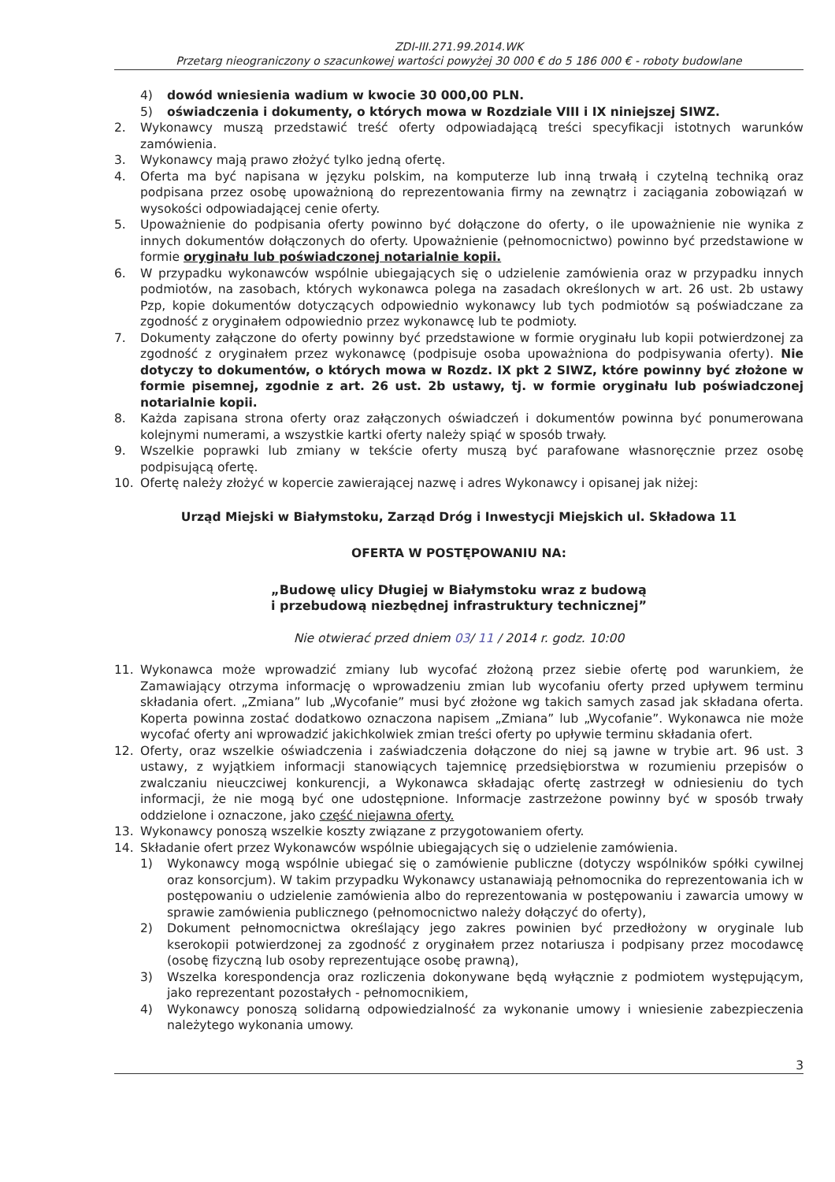ZDI-III.271.99.2014.WK
Przetarg nieograniczony o szacunkowej wartości powyżej 30 000 € do 5 186 000 € - roboty budowlane
4) dowód wniesienia wadium w kwocie 30 000,00 PLN.
5) oświadczenia i dokumenty, o których mowa w Rozdziale VIII i IX niniejszej SIWZ.
2. Wykonawcy muszą przedstawić treść oferty odpowiadającą treści specyfikacji istotnych warunków zamówienia.
3. Wykonawcy mają prawo złożyć tylko jedną ofertę.
4. Oferta ma być napisana w języku polskim, na komputerze lub inną trwałą i czytelną techniką oraz podpisana przez osobę upoważnioną do reprezentowania firmy na zewnątrz i zaciągania zobowiązań w wysokości odpowiadającej cenie oferty.
5. Upoważnienie do podpisania oferty powinno być dołączone do oferty, o ile upoważnienie nie wynika z innych dokumentów dołączonych do oferty. Upoważnienie (pełnomocnictwo) powinno być przedstawione w formie oryginału lub poświadczonej notarialnie kopii.
6. W przypadku wykonawców wspólnie ubiegających się o udzielenie zamówienia oraz w przypadku innych podmiotów, na zasobach, których wykonawca polega na zasadach określonych w art. 26 ust. 2b ustawy Pzp, kopie dokumentów dotyczących odpowiednio wykonawcy lub tych podmiotów są poświadczane za zgodność z oryginałem odpowiednio przez wykonawcę lub te podmioty.
7. Dokumenty załączone do oferty powinny być przedstawione w formie oryginału lub kopii potwierdzonej za zgodność z oryginałem przez wykonawcę (podpisuje osoba upoważniona do podpisywania oferty). Nie dotyczy to dokumentów, o których mowa w Rozdz. IX pkt 2 SIWZ, które powinny być złożone w formie pisemnej, zgodnie z art. 26 ust. 2b ustawy, tj. w formie oryginału lub poświadczonej notarialnie kopii.
8. Każda zapisana strona oferty oraz załączonych oświadczeń i dokumentów powinna być ponumerowana kolejnymi numerami, a wszystkie kartki oferty należy spiąć w sposób trwały.
9. Wszelkie poprawki lub zmiany w tekście oferty muszą być parafowane własnoręcznie przez osobę podpisującą ofertę.
10. Ofertę należy złożyć w kopercie zawierającej nazwę i adres Wykonawcy i opisanej jak niżej:
Urząd Miejski w Białymstoku, Zarząd Dróg i Inwestycji Miejskich ul. Składowa 11
OFERTA W POSTĘPOWANIU NA:
„Budowę ulicy Długiej w Białymstoku wraz z budową
i przebudową niezbędnej infrastruktury technicznej”
Nie otwierać przed dniem 03/ 11 / 2014 r. godz. 10:00
11. Wykonawca może wprowadzić zmiany lub wycofać złożoną przez siebie ofertę pod warunkiem, że Zamawiający otrzyma informację o wprowadzeniu zmian lub wycofaniu oferty przed upływem terminu składania ofert. „Zmiana” lub „Wycofanie” musi być złożone wg takich samych zasad jak składana oferta. Koperta powinna zostać dodatkowo oznaczona napisem „Zmiana” lub „Wycofanie”. Wykonawca nie może wycofać oferty ani wprowadzić jakichkolwiek zmian treści oferty po upływie terminu składania ofert.
12. Oferty, oraz wszelkie oświadczenia i zaświadczenia dołączone do niej są jawne w trybie art. 96 ust. 3 ustawy, z wyjątkiem informacji stanowiących tajemnicę przedsiębiorstwa w rozumieniu przepisów o zwalczaniu nieuczciwej konkurencji, a Wykonawca składając ofertę zastrzegł w odniesieniu do tych informacji, że nie mogą być one udostępnione. Informacje zastrzeżone powinny być w sposób trwały oddzielone i oznaczone, jako część niejawna oferty.
13. Wykonawcy ponoszą wszelkie koszty związane z przygotowaniem oferty.
14. Składanie ofert przez Wykonawców wspólnie ubiegających się o udzielenie zamówienia.
1) Wykonawcy mogą wspólnie ubiegać się o zamówienie publiczne (dotyczy wspólników spółki cywilnej oraz konsorcjum). W takim przypadku Wykonawcy ustanawiają pełnomocnika do reprezentowania ich w postępowaniu o udzielenie zamówienia albo do reprezentowania w postępowaniu i zawarcia umowy w sprawie zamówienia publicznego (pełnomocnictwo należy dołączyć do oferty),
2) Dokument pełnomocnictwa określający jego zakres powinien być przedłożony w oryginale lub kserokopii potwierdzonej za zgodność z oryginałem przez notariusza i podpisany przez mocodawcę (osobę fizyczną lub osoby reprezentujące osobę prawną),
3) Wszelka korespondencja oraz rozliczenia dokonywane będą wyłącznie z podmiotem występującym, jako reprezentant pozostałych - pełnomocnikiem,
4) Wykonawcy ponoszą solidarną odpowiedzialność za wykonanie umowy i wniesienie zabezpieczenia należytego wykonania umowy.
3